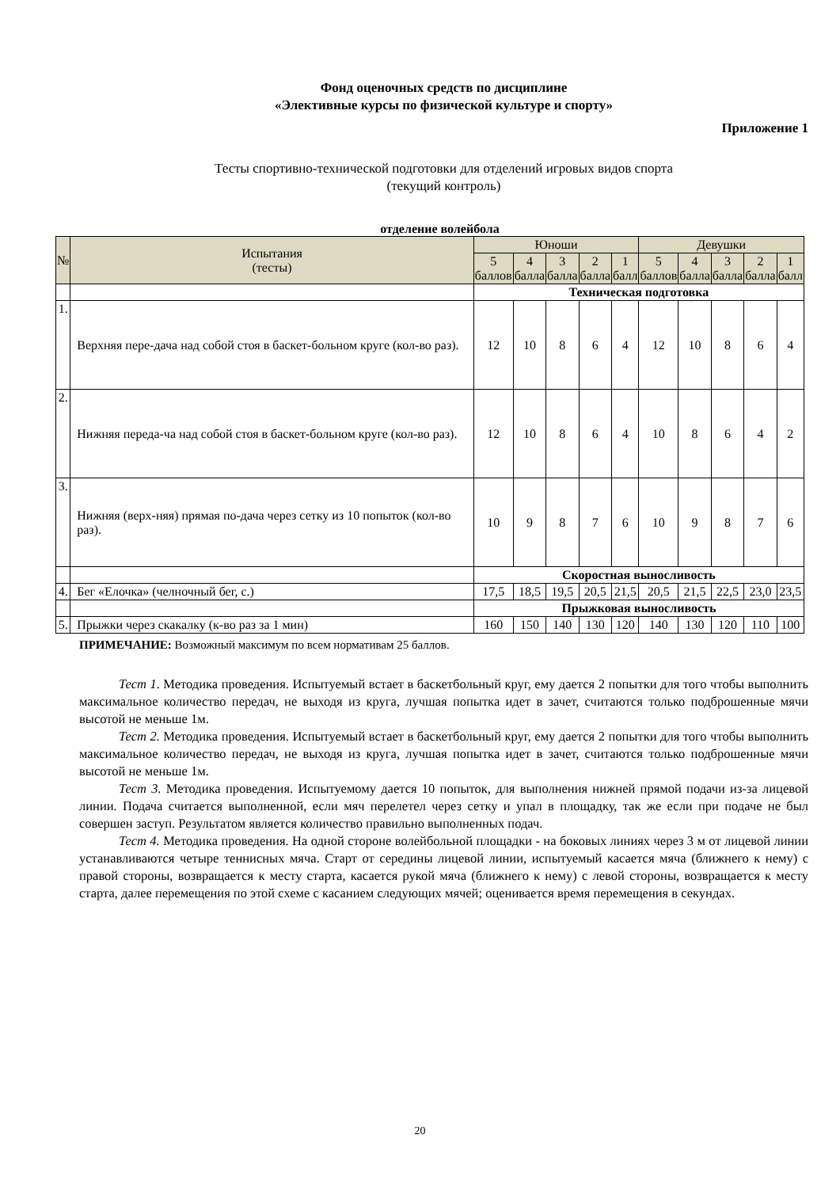Фонд оценочных средств по дисциплине
«Элективные курсы по физической культуре и спорту»
Приложение 1
Тесты спортивно-технической подготовки для отделений игровых видов спорта
(текущий контроль)
отделение волейбола
| № | Испытания (тесты) | Юноши | | | | | Девушки | | | | |
| --- | --- | --- | --- | --- | --- | --- | --- | --- | --- | --- | --- |
| | | 5 баллов | 4 балла | 3 балла | 2 балла | 1 балл | 5 баллов | 4 балла | 3 балла | 2 балла | 1 балл |
| | | Техническая подготовка | | | | | | | | | |
| 1. | Верхняя пере-дача над собой стоя в баскет-больном круге (кол-во раз). | 12 | 10 | 8 | 6 | 4 | 12 | 10 | 8 | 6 | 4 |
| 2. | Нижняя переда-ча над собой стоя в баскет-больном круге (кол-во раз). | 12 | 10 | 8 | 6 | 4 | 10 | 8 | 6 | 4 | 2 |
| 3. | Нижняя (верх-няя) прямая по-дача через сетку из 10 попыток (кол-во раз). | 10 | 9 | 8 | 7 | 6 | 10 | 9 | 8 | 7 | 6 |
| | | Скоростная выносливость | | | | | | | | | |
| 4. | Бег «Елочка» (челночный бег, с.) | 17,5 | 18,5 | 19,5 | 20,5 | 21,5 | 20,5 | 21,5 | 22,5 | 23,0 | 23,5 |
| | | Прыжковая выносливость | | | | | | | | | |
| 5. | Прыжки через скакалку (к-во раз за 1 мин) | 160 | 150 | 140 | 130 | 120 | 140 | 130 | 120 | 110 | 100 |
ПРИМЕЧАНИЕ: Возможный максимум по всем нормативам 25 баллов.
Тест 1. Методика проведения. Испытуемый встает в баскетбольный круг, ему дается 2 попытки для того чтобы выполнить максимальное количество передач, не выходя из круга, лучшая попытка идет в зачет, считаются только подброшенные мячи высотой не меньше 1м.
Тест 2. Методика проведения. Испытуемый встает в баскетбольный круг, ему дается 2 попытки для того чтобы выполнить максимальное количество передач, не выходя из круга, лучшая попытка идет в зачет, считаются только подброшенные мячи высотой не меньше 1м.
Тест 3. Методика проведения. Испытуемому дается 10 попыток, для выполнения нижней прямой подачи из-за лицевой линии. Подача считается выполненной, если мяч перелетел через сетку и упал в площадку, так же если при подаче не был совершен заступ. Результатом является количество правильно выполненных подач.
Тест 4. Методика проведения. На одной стороне волейбольной площадки - на боковых линиях через 3 м от лицевой линии устанавливаются четыре теннисных мяча. Старт от середины лицевой линии, испытуемый касается мяча (ближнего к нему) с правой стороны, возвращается к месту старта, касается рукой мяча (ближнего к нему) с левой стороны, возвращается к месту старта, далее перемещения по этой схеме с касанием следующих мячей; оценивается время перемещения в секундах.
20